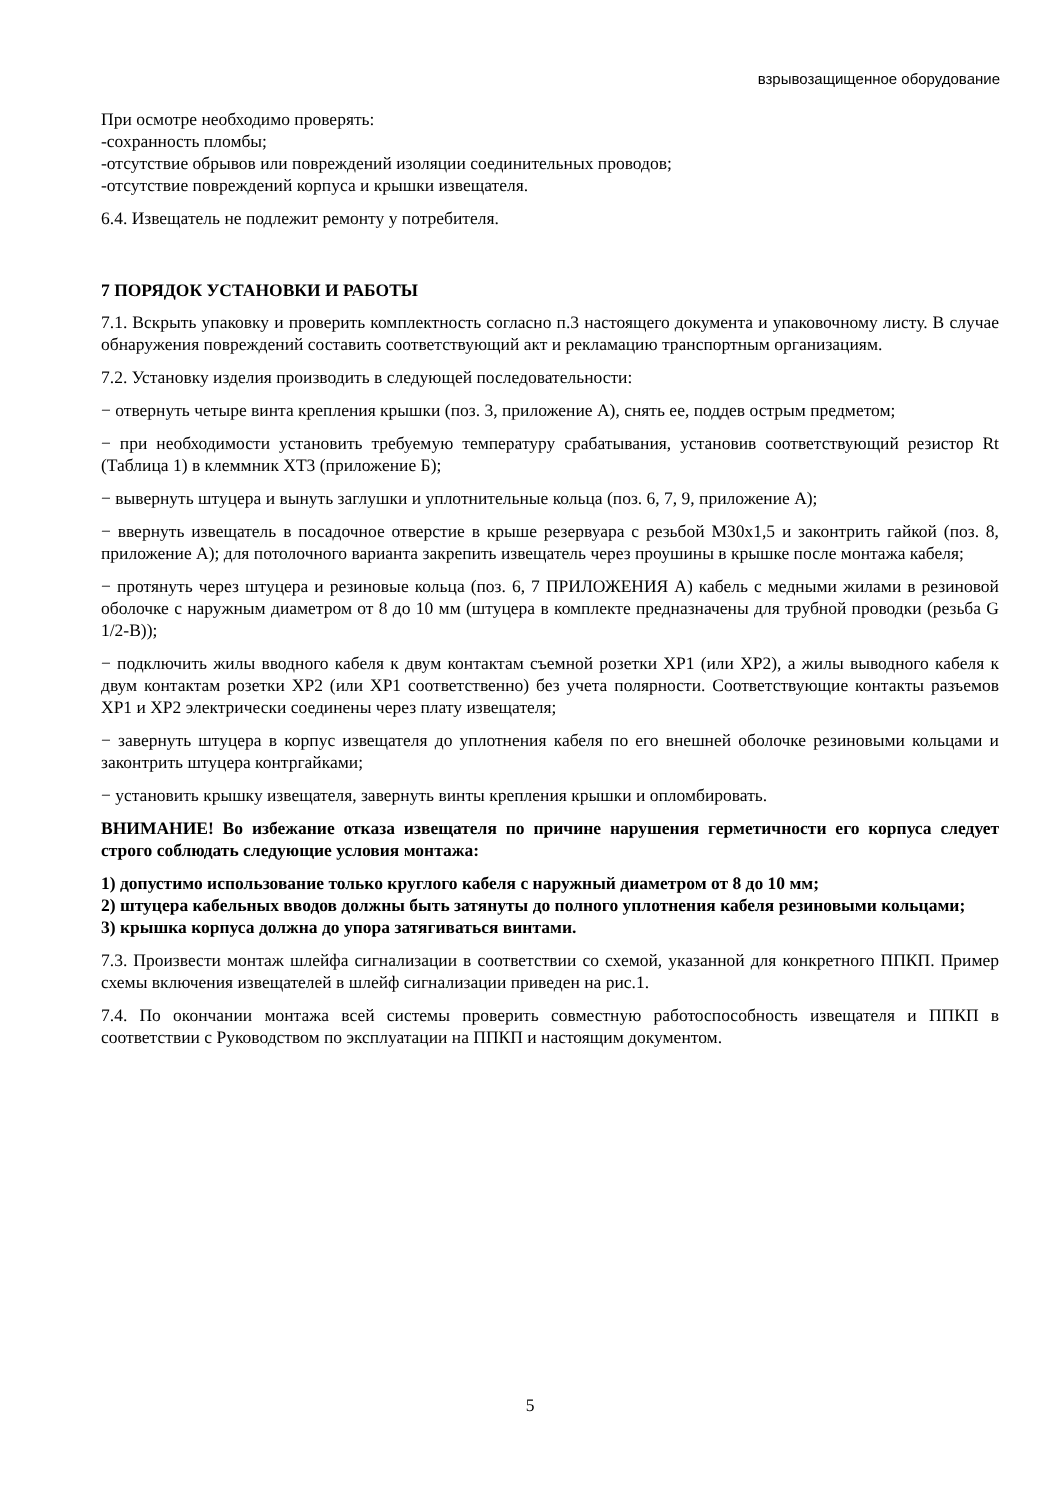взрывозащищенное оборудование
При осмотре необходимо проверять:
-сохранность пломбы;
-отсутствие обрывов или повреждений изоляции соединительных проводов;
-отсутствие повреждений корпуса и крышки извещателя.
6.4. Извещатель не подлежит ремонту у потребителя.
7 ПОРЯДОК УСТАНОВКИ И РАБОТЫ
7.1. Вскрыть упаковку и проверить комплектность согласно п.3 настоящего документа и упаковочному листу. В случае обнаружения повреждений составить соответствующий акт и рекламацию транспортным организациям.
7.2. Установку изделия производить в следующей последовательности:
− отвернуть четыре винта крепления крышки (поз. 3, приложение А), снять ее, поддев острым предметом;
− при необходимости установить требуемую температуру срабатывания, установив соответствующий резистор Rt (Таблица 1) в клеммник XT3 (приложение Б);
− вывернуть штуцера и вынуть заглушки и уплотнительные кольца (поз. 6, 7, 9, приложение А);
− ввернуть извещатель в посадочное отверстие в крыше резервуара с резьбой М30х1,5 и законтрить гайкой (поз. 8, приложение А); для потолочного варианта закрепить извещатель через проушины в крышке после монтажа кабеля;
− протянуть через штуцера и резиновые кольца (поз. 6, 7 ПРИЛОЖЕНИЯ А) кабель с медными жилами в резиновой оболочке с наружным диаметром от 8 до 10 мм (штуцера в комплекте предназначены для трубной проводки (резьба G 1/2-B));
− подключить жилы вводного кабеля к двум контактам съемной розетки XP1 (или XP2), а жилы выводного кабеля к двум контактам розетки XP2 (или XP1 соответственно) без учета полярности. Соответствующие контакты разъемов XP1 и XP2 электрически соединены через плату извещателя;
− завернуть штуцера в корпус извещателя до уплотнения кабеля по его внешней оболочке резиновыми кольцами и законтрить штуцера контргайками;
− установить крышку извещателя, завернуть винты крепления крышки и опломбировать.
ВНИМАНИЕ! Во избежание отказа извещателя по причине нарушения герметичности его корпуса следует строго соблюдать следующие условия монтажа:
1) допустимо использование только круглого кабеля с наружный диаметром от 8 до 10 мм;
2) штуцера кабельных вводов должны быть затянуты до полного уплотнения кабеля резиновыми кольцами;
3) крышка корпуса должна до упора затягиваться винтами.
7.3. Произвести монтаж шлейфа сигнализации в соответствии со схемой, указанной для конкретного ППКП. Пример схемы включения извещателей в шлейф сигнализации приведен на рис.1.
7.4. По окончании монтажа всей системы проверить совместную работоспособность извещателя и ППКП в соответствии с Руководством по эксплуатации на ППКП и настоящим документом.
5